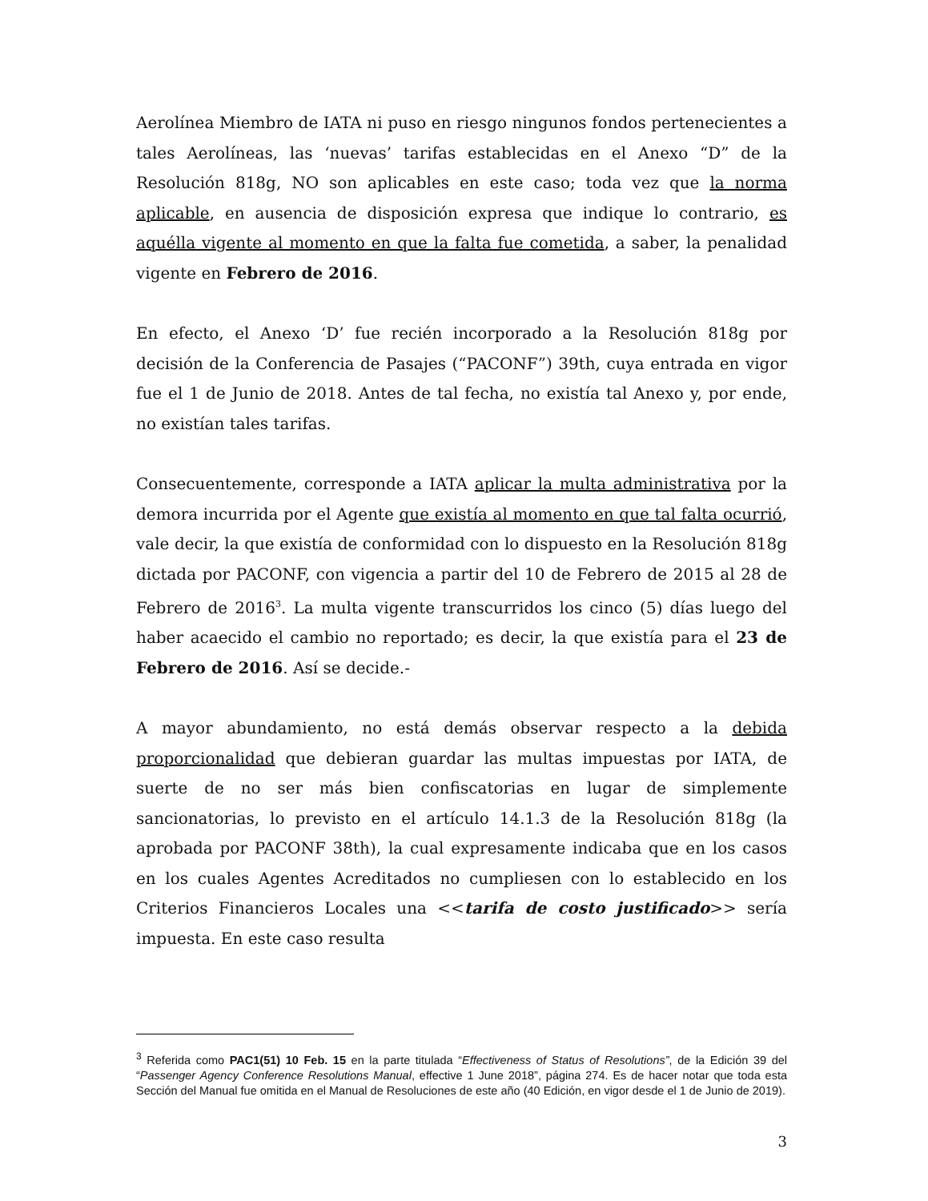Aerolínea Miembro de IATA ni puso en riesgo ningunos fondos pertenecientes a tales Aerolíneas, las ‘nuevas’ tarifas establecidas en el Anexo “D” de la Resolución 818g, NO son aplicables en este caso; toda vez que la norma aplicable, en ausencia de disposición expresa que indique lo contrario, es aquélla vigente al momento en que la falta fue cometida, a saber, la penalidad vigente en Febrero de 2016.
En efecto, el Anexo ‘D’ fue recién incorporado a la Resolución 818g por decisión de la Conferencia de Pasajes (“PACONF”) 39th, cuya entrada en vigor fue el 1 de Junio de 2018. Antes de tal fecha, no existía tal Anexo y, por ende, no existían tales tarifas.
Consecuentemente, corresponde a IATA aplicar la multa administrativa por la demora incurrida por el Agente que existía al momento en que tal falta ocurrió, vale decir, la que existía de conformidad con lo dispuesto en la Resolución 818g dictada por PACONF, con vigencia a partir del 10 de Febrero de 2015 al 28 de Febrero de 2016<sup>3</sup>. La multa vigente transcurridos los cinco (5) días luego del haber acaecido el cambio no reportado; es decir, la que existía para el 23 de Febrero de 2016. Así se decide.-
A mayor abundamiento, no está demás observar respecto a la debida proporcionalidad que debieran guardar las multas impuestas por IATA, de suerte de no ser más bien confiscatorias en lugar de simplemente sancionatorias, lo previsto en el artículo 14.1.3 de la Resolución 818g (la aprobada por PACONF 38th), la cual expresamente indicaba que en los casos en los cuales Agentes Acreditados no cumpliesen con lo establecido en los Criterios Financieros Locales una <<tarifa de costo justificado>> sería impuesta. En este caso resulta
<sup>3</sup> Referida como PAC1(51) 10 Feb. 15 en la parte titulada “Effectiveness of Status of Resolutions”, de la Edición 39 del “Passenger Agency Conference Resolutions Manual, effective 1 June 2018”, página 274. Es de hacer notar que toda esta Sección del Manual fue omitida en el Manual de Resoluciones de este año (40 Edición, en vigor desde el 1 de Junio de 2019).
3